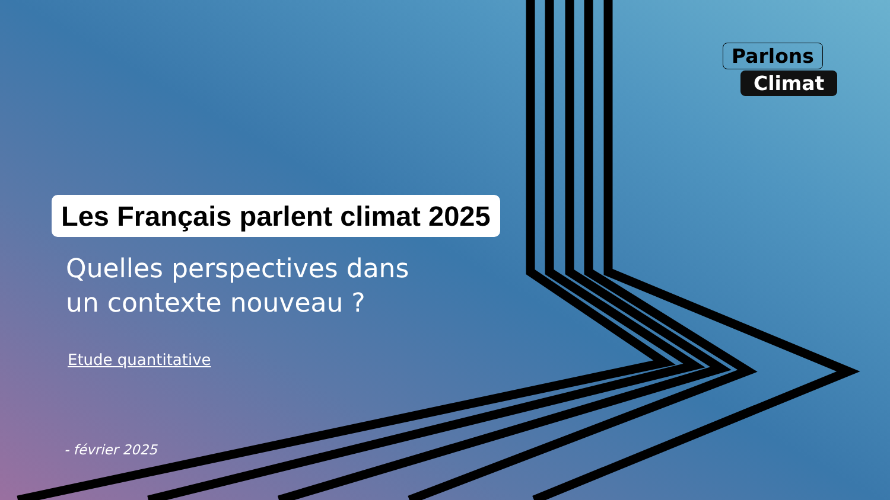Parlons Climat
Les Français parlent climat 2025
Quelles perspectives dans
un contexte nouveau ?
Etude quantitative
- février 2025